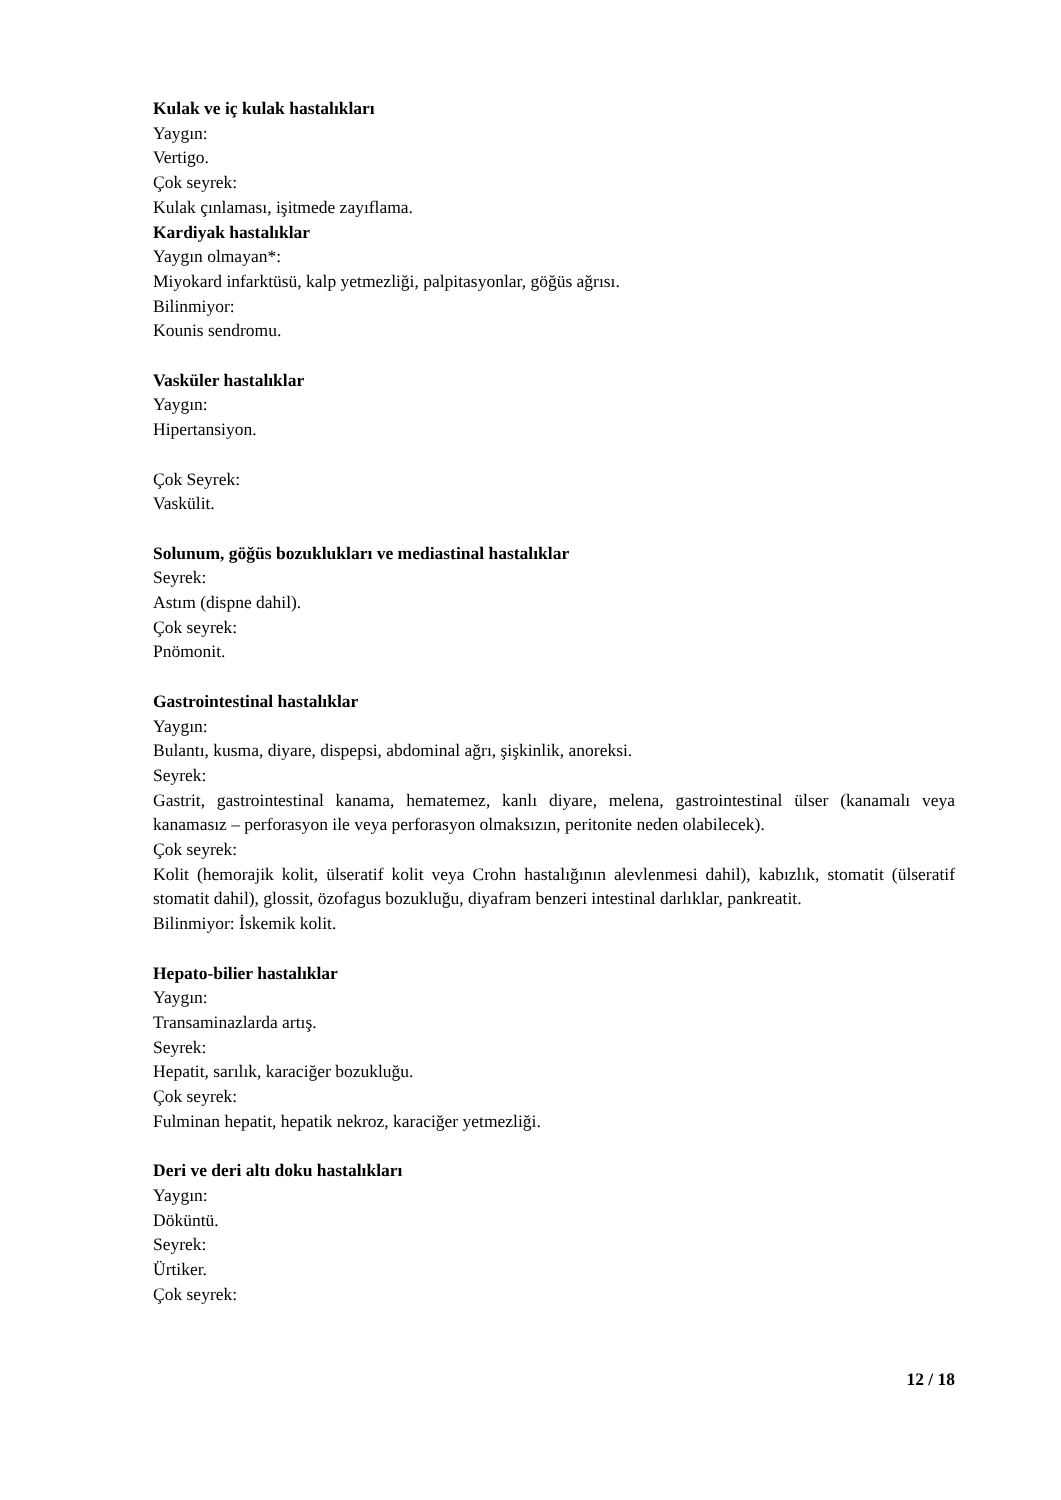Kulak ve iç kulak hastalıkları
Yaygın:
Vertigo.
Çok seyrek:
Kulak çınlaması, işitmede zayıflama.
Kardiyak hastalıklar
Yaygın olmayan*:
Miyokard infarktüsü, kalp yetmezliği, palpitasyonlar, göğüs ağrısı.
Bilinmiyor:
Kounis sendromu.
Vasküler hastalıklar
Yaygın:
Hipertansiyon.
Çok Seyrek:
Vaskülit.
Solunum, göğüs bozuklukları ve mediastinal hastalıklar
Seyrek:
Astım (dispne dahil).
Çok seyrek:
Pnömonit.
Gastrointestinal hastalıklar
Yaygın:
Bulantı, kusma, diyare, dispepsi, abdominal ağrı, şişkinlik, anoreksi.
Seyrek:
Gastrit, gastrointestinal kanama, hematemez, kanlı diyare, melena, gastrointestinal ülser (kanamalı veya kanamasız – perforasyon ile veya perforasyon olmaksızın, peritonite neden olabilecek).
Çok seyrek:
Kolit (hemorajik kolit, ülseratif kolit veya Crohn hastalığının alevlenmesi dahil), kabızlık, stomatit (ülseratif stomatit dahil), glossit, özofagus bozukluğu, diyafram benzeri intestinal darlıklar, pankreatit.
Bilinmiyor: İskemik kolit.
Hepato-bilier hastalıklar
Yaygın:
Transaminazlarda artış.
Seyrek:
Hepatit, sarılık, karaciğer bozukluğu.
Çok seyrek:
Fulminan hepatit, hepatik nekroz, karaciğer yetmezliği.
Deri ve deri altı doku hastalıkları
Yaygın:
Döküntü.
Seyrek:
Ürtiker.
Çok seyrek:
12 / 18